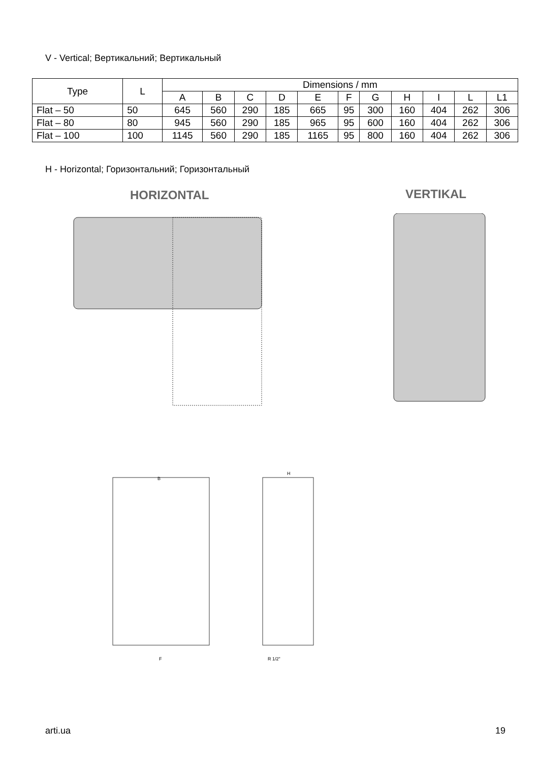V - Vertical; Вертикальний; Вертикальный
| Type | L | Dimensions / mm | | | | | | | | | | |
| --- | --- | --- | --- | --- | --- | --- | --- | --- | --- | --- | --- | --- |
| | | A | B | C | D | E | F | G | H | I | L | L1 |
| Flat – 50 | 50 | 645 | 560 | 290 | 185 | 665 | 95 | 300 | 160 | 404 | 262 | 306 |
| Flat – 80 | 80 | 945 | 560 | 290 | 185 | 965 | 95 | 600 | 160 | 404 | 262 | 306 |
| Flat – 100 | 100 | 1145 | 560 | 290 | 185 | 1165 | 95 | 800 | 160 | 404 | 262 | 306 |
H - Horizontal; Горизонтальний; Горизонтальный
HORIZONTAL VERTIKAL
B
H
F
R 1/2"
arti.ua 19